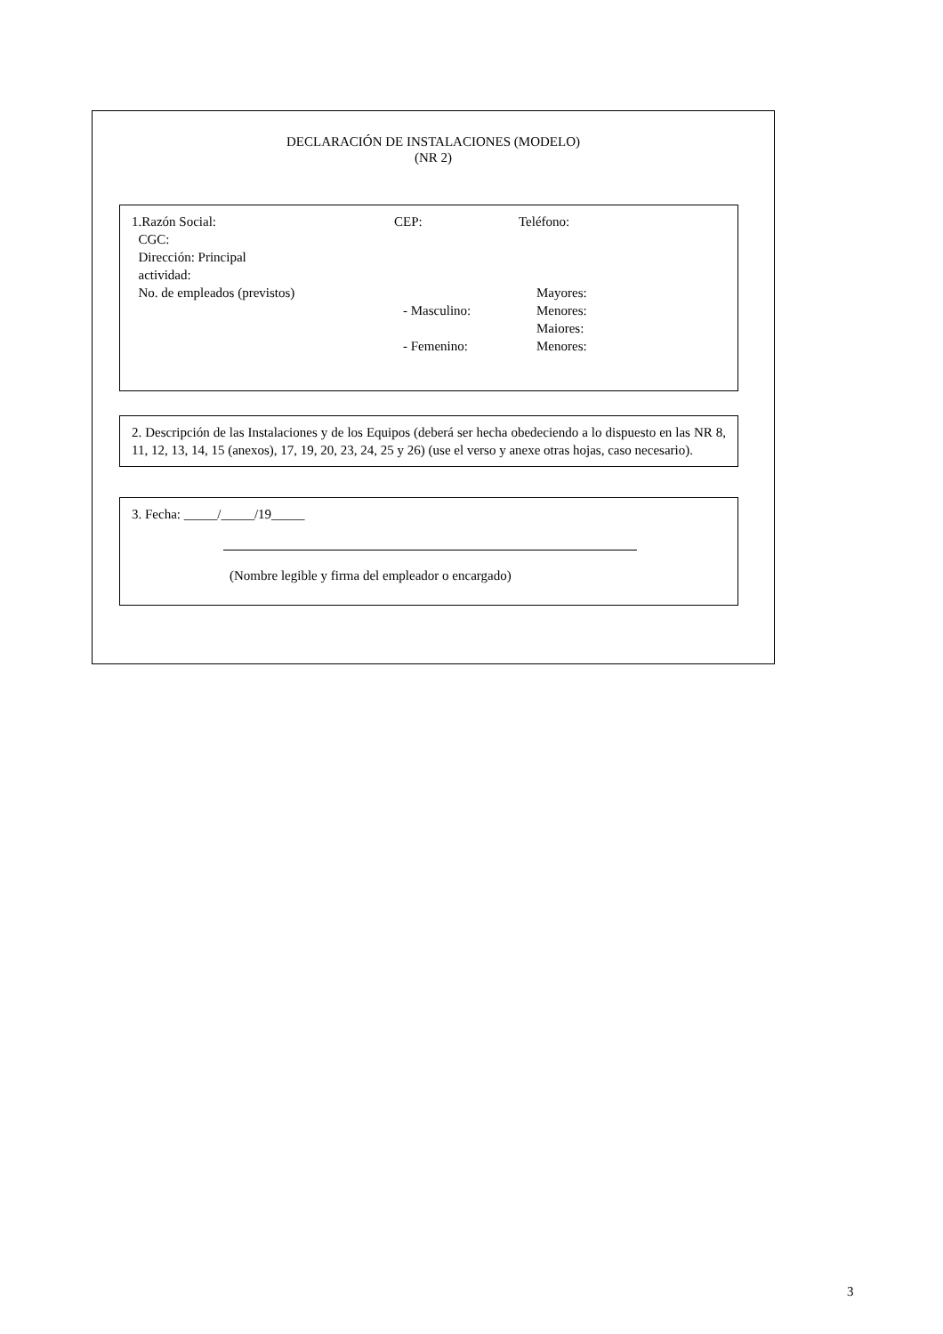DECLARACIÓN DE INSTALACIONES (MODELO)
(NR 2)
1.Razón Social:
CGC:
Dirección: Principal
actividad:
No. de empleados (previstos)
CEP:
- Masculino:
- Femenino:
Teléfono:
Mayores:
Menores:
Maiores:
Menores:
2. Descripción de las Instalaciones y de los Equipos (deberá ser hecha obedeciendo a lo dispuesto en las NR 8, 11, 12, 13, 14, 15 (anexos), 17, 19, 20, 23, 24, 25 y 26) (use el verso y anexe otras hojas, caso necesario).
3. Fecha: _____/_____/19_____
(Nombre legible y firma del empleador o encargado)
3